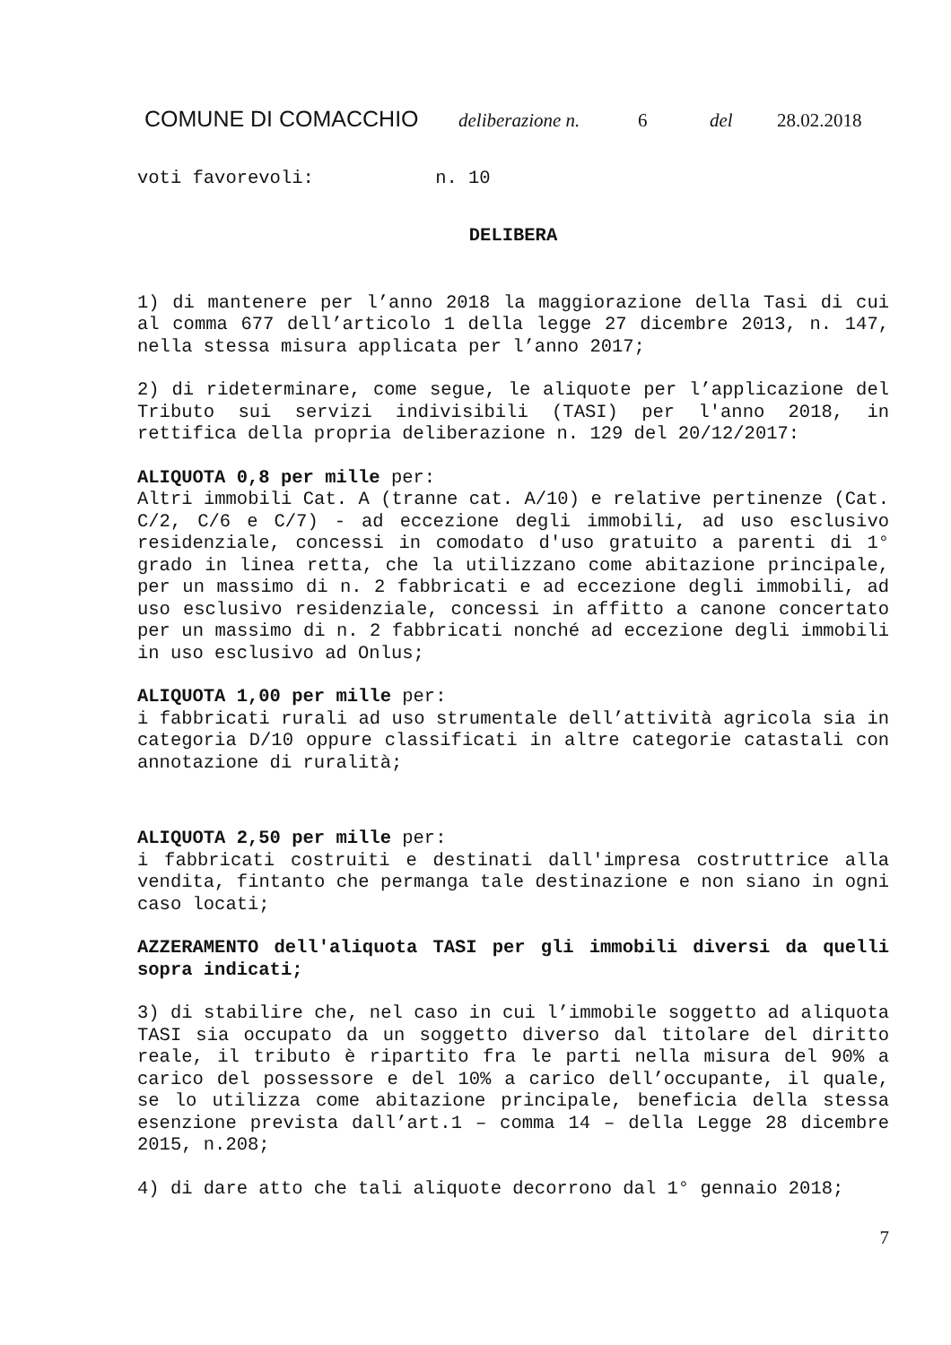COMUNE DI COMACCHIO deliberazione n. 6 del 28.02.2018
voti favorevoli: n. 10
DELIBERA
1) di mantenere per l’anno 2018 la maggiorazione della Tasi di cui al comma 677 dell’articolo 1 della legge 27 dicembre 2013, n. 147, nella stessa misura applicata per l’anno 2017;
2) di rideterminare, come segue, le aliquote per l’applicazione del Tributo sui servizi indivisibili (TASI) per l'anno 2018, in rettifica della propria deliberazione n. 129 del 20/12/2017:
ALIQUOTA 0,8 per mille per:
Altri immobili Cat. A (tranne cat. A/10) e relative pertinenze (Cat. C/2, C/6 e C/7) - ad eccezione degli immobili, ad uso esclusivo residenziale, concessi in comodato d'uso gratuito a parenti di 1° grado in linea retta, che la utilizzano come abitazione principale, per un massimo di n. 2 fabbricati e ad eccezione degli immobili, ad uso esclusivo residenziale, concessi in affitto a canone concertato per un massimo di n. 2 fabbricati nonché ad eccezione degli immobili in uso esclusivo ad Onlus;
ALIQUOTA 1,00 per mille per:
i fabbricati rurali ad uso strumentale dell’attività agricola sia in categoria D/10 oppure classificati in altre categorie catastali con annotazione di ruralità;
ALIQUOTA 2,50 per mille per:
i fabbricati costruiti e destinati dall'impresa costruttrice alla vendita, fintanto che permanga tale destinazione e non siano in ogni caso locati;
AZZERAMENTO dell'aliquota TASI per gli immobili diversi da quelli sopra indicati;
3) di stabilire che, nel caso in cui l’immobile soggetto ad aliquota TASI sia occupato da un soggetto diverso dal titolare del diritto reale, il tributo è ripartito fra le parti nella misura del 90% a carico del possessore e del 10% a carico dell’occupante, il quale, se lo utilizza come abitazione principale, beneficia della stessa esenzione prevista dall’art.1 – comma 14 – della Legge 28 dicembre 2015, n.208;
4) di dare atto che tali aliquote decorrono dal 1° gennaio 2018;
7